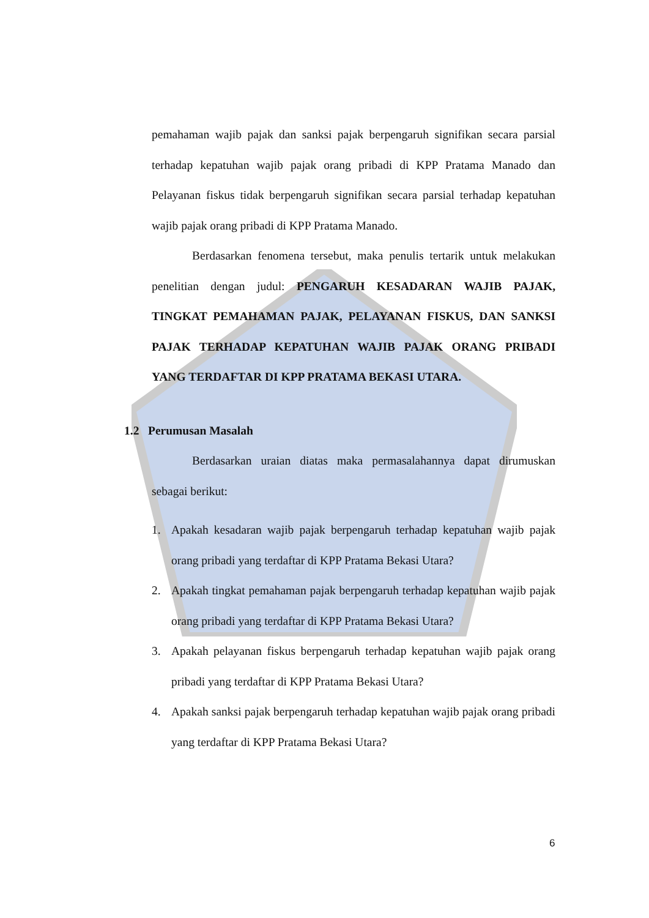pemahaman wajib pajak dan sanksi pajak berpengaruh signifikan secara parsial terhadap kepatuhan wajib pajak orang pribadi di KPP Pratama Manado dan Pelayanan fiskus tidak berpengaruh signifikan secara parsial terhadap kepatuhan wajib pajak orang pribadi di KPP Pratama Manado.
Berdasarkan fenomena tersebut, maka penulis tertarik untuk melakukan penelitian dengan judul: PENGARUH KESADARAN WAJIB PAJAK, TINGKAT PEMAHAMAN PAJAK, PELAYANAN FISKUS, DAN SANKSI PAJAK TERHADAP KEPATUHAN WAJIB PAJAK ORANG PRIBADI YANG TERDAFTAR DI KPP PRATAMA BEKASI UTARA.
1.2 Perumusan Masalah
Berdasarkan uraian diatas maka permasalahannya dapat dirumuskan sebagai berikut:
1. Apakah kesadaran wajib pajak berpengaruh terhadap kepatuhan wajib pajak orang pribadi yang terdaftar di KPP Pratama Bekasi Utara?
2. Apakah tingkat pemahaman pajak berpengaruh terhadap kepatuhan wajib pajak orang pribadi yang terdaftar di KPP Pratama Bekasi Utara?
3. Apakah pelayanan fiskus berpengaruh terhadap kepatuhan wajib pajak orang pribadi yang terdaftar di KPP Pratama Bekasi Utara?
4. Apakah sanksi pajak berpengaruh terhadap kepatuhan wajib pajak orang pribadi yang terdaftar di KPP Pratama Bekasi Utara?
6